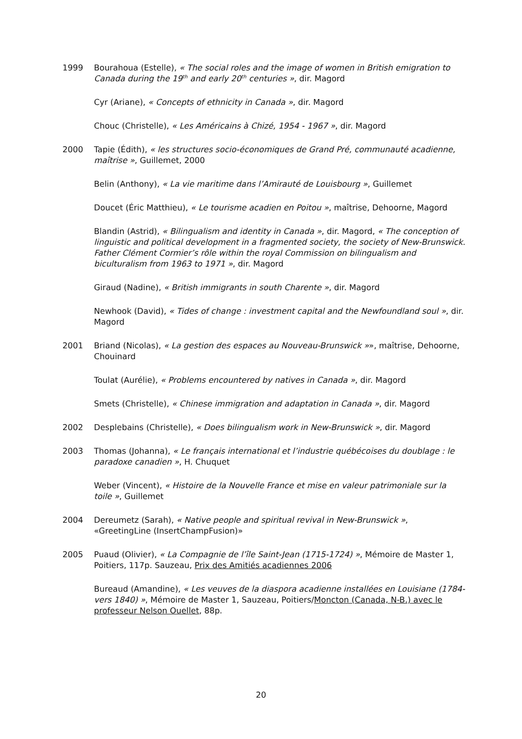1999 Bourahoua (Estelle), « The social roles and the image of women in British emigration to Canada during the 19<sup>th</sup> and early 20<sup>th</sup> centuries », dir. Magord
Cyr (Ariane), « Concepts of ethnicity in Canada », dir. Magord
Chouc (Christelle), « Les Américains à Chizé, 1954 - 1967 », dir. Magord
2000 Tapie (Édith), « les structures socio-économiques de Grand Pré, communauté acadienne, maîtrise », Guillemet, 2000
Belin (Anthony), « La vie maritime dans l’Amirauté de Louisbourg », Guillemet
Doucet (Éric Matthieu), « Le tourisme acadien en Poitou », maîtrise, Dehoorne, Magord
Blandin (Astrid), « Bilingualism and identity in Canada », dir. Magord, « The conception of linguistic and political development in a fragmented society, the society of New-Brunswick. Father Clément Cormier’s rôle within the royal Commission on bilingualism and biculturalism from 1963 to 1971 », dir. Magord
Giraud (Nadine), « British immigrants in south Charente », dir. Magord
Newhook (David), « Tides of change : investment capital and the Newfoundland soul », dir. Magord
2001 Briand (Nicolas), « La gestion des espaces au Nouveau-Brunswick »», maîtrise, Dehoorne, Chouinard
Toulat (Aurélie), « Problems encountered by natives in Canada », dir. Magord
Smets (Christelle), « Chinese immigration and adaptation in Canada », dir. Magord
2002 Desplebains (Christelle), « Does bilingualism work in New-Brunswick », dir. Magord
2003 Thomas (Johanna), « Le français international et l’industrie québécoises du doublage : le paradoxe canadien », H. Chuquet
Weber (Vincent), « Histoire de la Nouvelle France et mise en valeur patrimoniale sur la toile », Guillemet
2004 Dereumetz (Sarah), « Native people and spiritual revival in New-Brunswick », «GreetingLine (InsertChampFusion)»
2005 Puaud (Olivier), « La Compagnie de l’île Saint-Jean (1715-1724) », Mémoire de Master 1, Poitiers, 117p. Sauzeau, Prix des Amitiés acadiennes 2006
Bureaud (Amandine), « Les veuves de la diaspora acadienne installées en Louisiane (1784-vers 1840) », Mémoire de Master 1, Sauzeau, Poitiers/Moncton (Canada, N-B.) avec le professeur Nelson Ouellet, 88p.
20